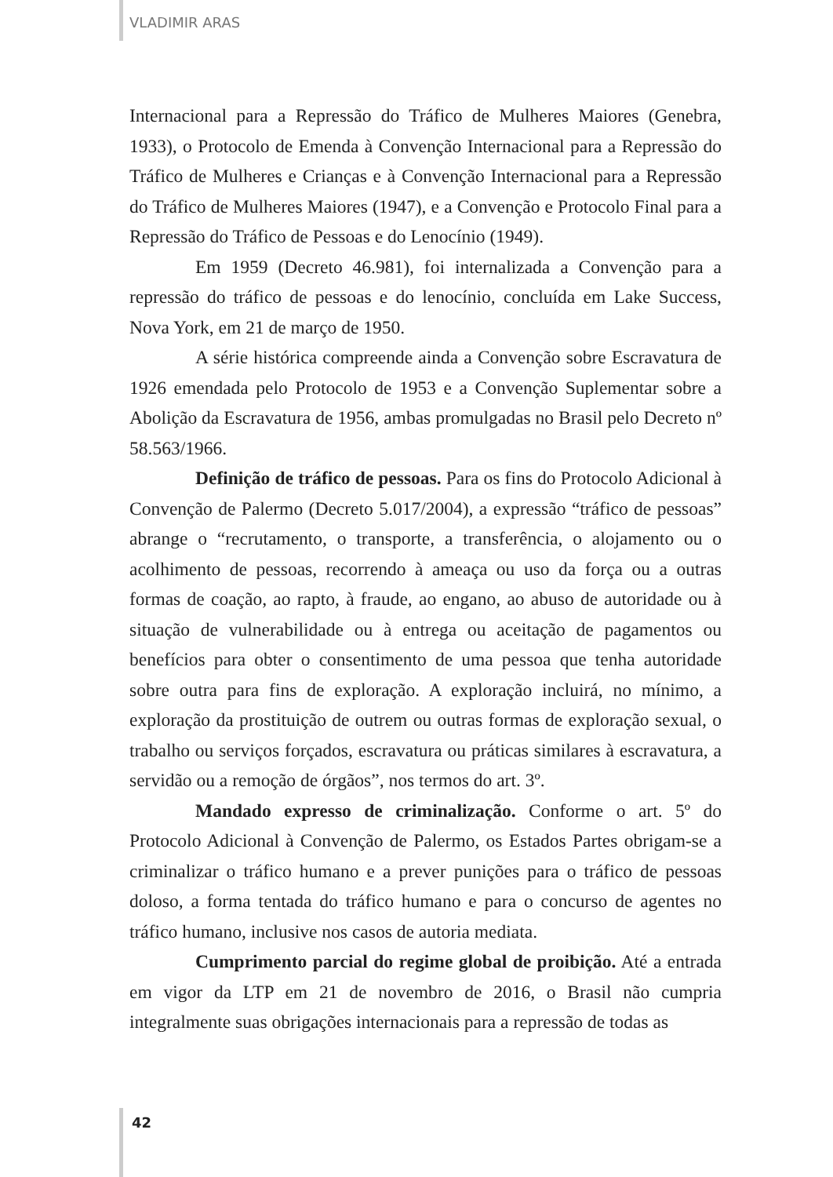VLADIMIR ARAS
Internacional para a Repressão do Tráfico de Mulheres Maiores (Genebra, 1933), o Protocolo de Emenda à Convenção Internacional para a Repressão do Tráfico de Mulheres e Crianças e à Convenção Internacional para a Repressão do Tráfico de Mulheres Maiores (1947), e a Convenção e Protocolo Final para a Repressão do Tráfico de Pessoas e do Lenocínio (1949).
Em 1959 (Decreto 46.981), foi internalizada a Convenção para a repressão do tráfico de pessoas e do lenocínio, concluída em Lake Success, Nova York, em 21 de março de 1950.
A série histórica compreende ainda a Convenção sobre Escravatura de 1926 emendada pelo Protocolo de 1953 e a Convenção Suplementar sobre a Abolição da Escravatura de 1956, ambas promulgadas no Brasil pelo Decreto nº 58.563/1966.
Definição de tráfico de pessoas. Para os fins do Protocolo Adicional à Convenção de Palermo (Decreto 5.017/2004), a expressão “tráfico de pessoas” abrange o “recrutamento, o transporte, a transferência, o alojamento ou o acolhimento de pessoas, recorrendo à ameaça ou uso da força ou a outras formas de coação, ao rapto, à fraude, ao engano, ao abuso de autoridade ou à situação de vulnerabilidade ou à entrega ou aceitação de pagamentos ou benefícios para obter o consentimento de uma pessoa que tenha autoridade sobre outra para fins de exploração. A exploração incluirá, no mínimo, a exploração da prostituição de outrem ou outras formas de exploração sexual, o trabalho ou serviços forçados, escravatura ou práticas similares à escravatura, a servidão ou a remoção de órgãos”, nos termos do art. 3º.
Mandado expresso de criminalização. Conforme o art. 5º do Protocolo Adicional à Convenção de Palermo, os Estados Partes obrigam-se a criminalizar o tráfico humano e a prever punições para o tráfico de pessoas doloso, a forma tentada do tráfico humano e para o concurso de agentes no tráfico humano, inclusive nos casos de autoria mediata.
Cumprimento parcial do regime global de proibição. Até a entrada em vigor da LTP em 21 de novembro de 2016, o Brasil não cumpria integralmente suas obrigações internacionais para a repressão de todas as
42